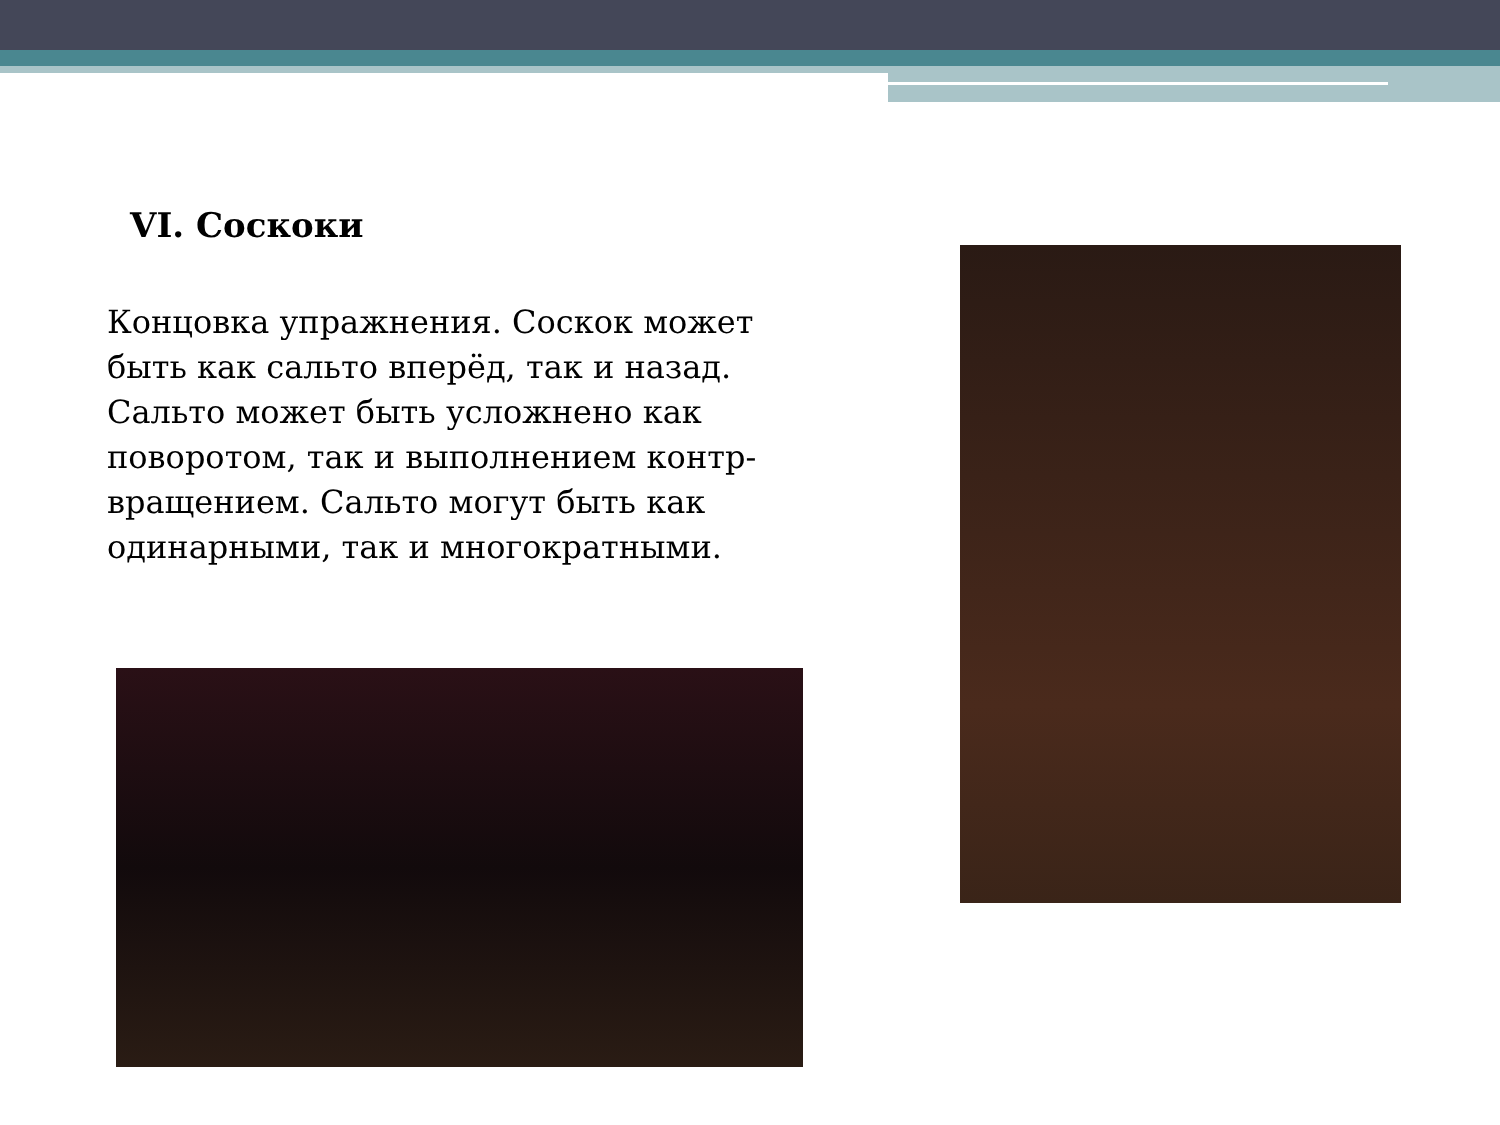VI. Соскоки
Концовка упражнения. Соскок может быть как сальто вперёд, так и назад. Сальто может быть усложнено как поворотом, так и выполнением контр-вращением. Сальто могут быть как одинарными, так и многократными.